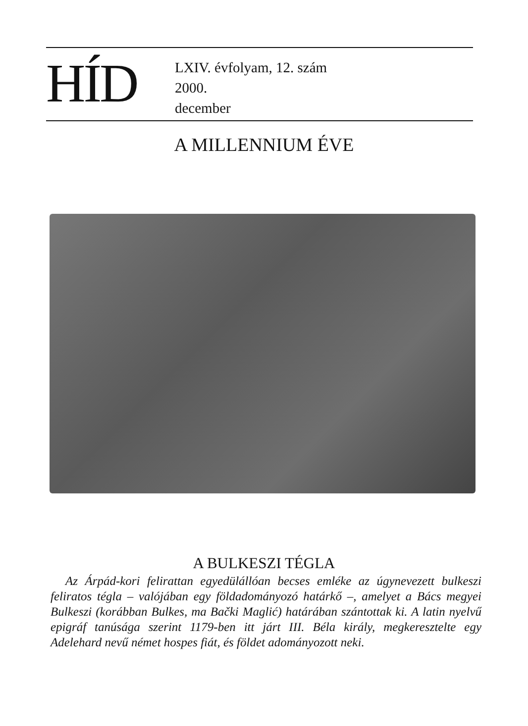HÍD
LXIV. évfolyam, 12. szám
2000.
december
A MILLENNIUM ÉVE
A BULKESZI TÉGLA
Az Árpád-kori felirattan egyedülállóan becses emléke az úgynevezett bulkeszi feliratos tégla – valójában egy földadományozó határkő –, amelyet a Bács megyei Bulkeszi (korábban Bulkes, ma Bački Maglić) határában szántottak ki. A latin nyelvű epigráf tanúsága szerint 1179-ben itt járt III. Béla király, megkeresztelte egy Adelehard nevű német hospes fiát, és földet adományozott neki.